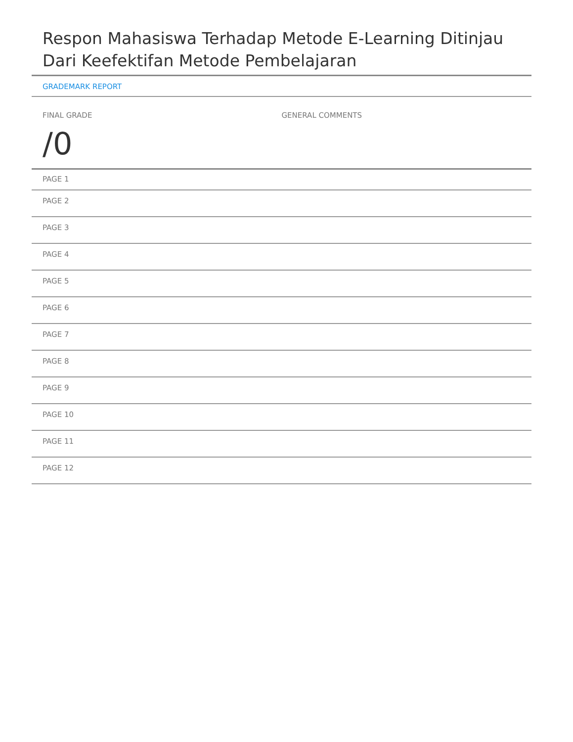Respon Mahasiswa Terhadap Metode E-Learning Ditinjau Dari Keefektifan Metode Pembelajaran
GRADEMARK REPORT
FINAL GRADE
/0
GENERAL COMMENTS
PAGE 1
PAGE 2
PAGE 3
PAGE 4
PAGE 5
PAGE 6
PAGE 7
PAGE 8
PAGE 9
PAGE 10
PAGE 11
PAGE 12